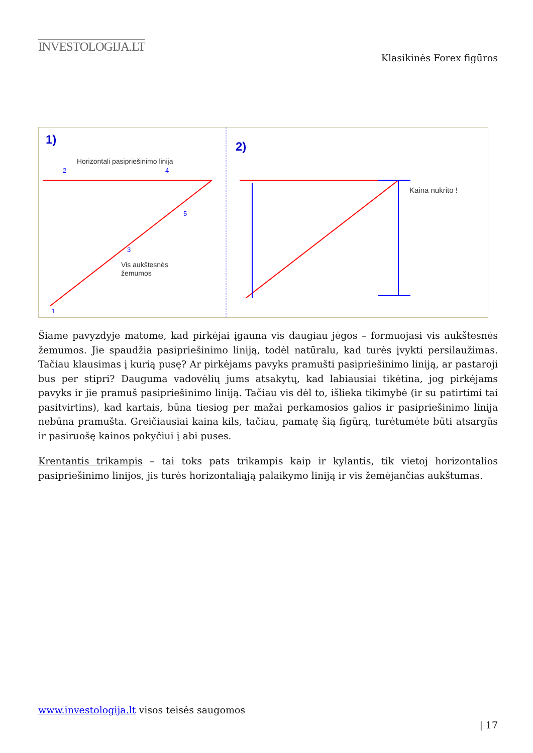INVESTOLOGIJA.LT
Klasikinės Forex figūros
1)
2)
Horizontali pasipriešinimo linija
Vis aukštesnės
žemumos
Kaina nukrito !
2
4
3
5
1
Šiame pavyzdyje matome, kad pirkėjai įgauna vis daugiau jėgos – formuojasi vis aukštesnės žemumos. Jie spaudžia pasipriešinimo liniją, todėl natūralu, kad turės įvykti persilaužimas. Tačiau klausimas į kurią pusę? Ar pirkėjams pavyks pramušti pasipriešinimo liniją, ar pastaroji bus per stipri? Dauguma vadovėlių jums atsakytų, kad labiausiai tikėtina, jog pirkėjams pavyks ir jie pramuš pasipriešinimo liniją. Tačiau vis dėl to, išlieka tikimybė (ir su patirtimi tai pasitvirtins), kad kartais, būna tiesiog per mažai perkamosios galios ir pasipriešinimo linija nebūna pramušta. Greičiausiai kaina kils, tačiau, pamatę šią figūrą, turėtumėte būti atsargūs ir pasiruošę kainos pokyčiui į abi puses.
Krentantis trikampis – tai toks pats trikampis kaip ir kylantis, tik vietoj horizontalios pasipriešinimo linijos, jis turės horizontaliąją palaikymo liniją ir vis žemėjančias aukštumas.
www.investologija.lt visos teisės saugomos
| 17